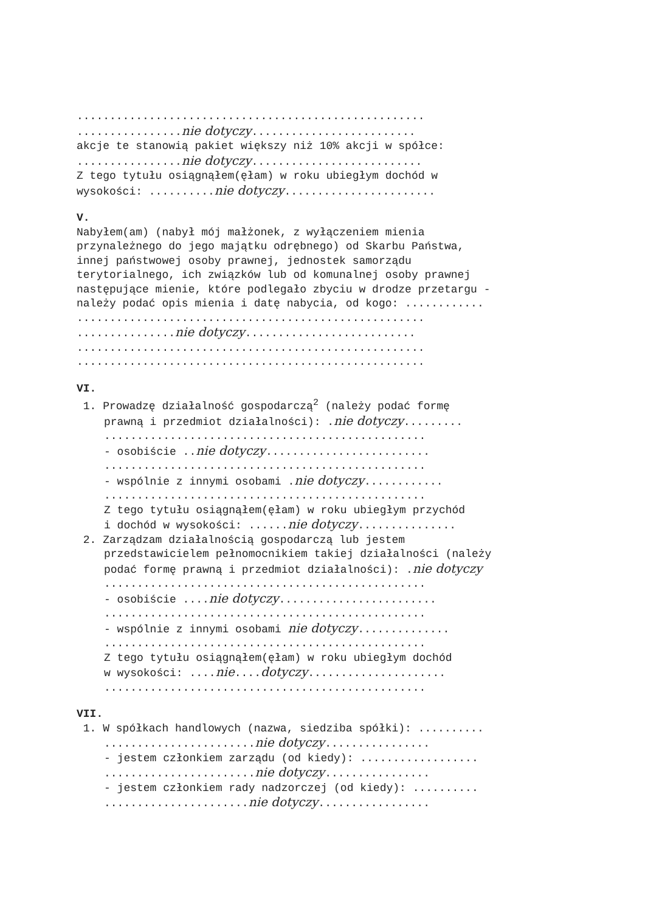.....................................................
................nie dotyczy.........................
akcje te stanowią pakiet większy niż 10% akcji w spółce:
................nie dotyczy..........................
Z tego tytułu osiągnąłem(ęłam) w roku ubiegłym dochód w
wysokości: ..........nie dotyczy.......................
V.
Nabyłem(am) (nabył mój małżonek, z wyłączeniem mienia
przynależnego do jego majątku odrębnego) od Skarbu Państwa,
innej państwowej osoby prawnej, jednostek samorządu
terytorialnego, ich związków lub od komunalnej osoby prawnej
następujące mienie, które podlegało zbyciu w drodze przetargu -
należy podać opis mienia i datę nabycia, od kogo: ............
.....................................................
...............nie dotyczy..........................
.....................................................
.....................................................
VI.
1. Prowadzę działalność gospodarczą<sup>2</sup> (należy podać formę
prawną i przedmiot działalności): .nie dotyczy.........
.................................................
- osobiście ..nie dotyczy.........................
.................................................
- wspólnie z innymi osobami .nie dotyczy............
.................................................
Z tego tytułu osiągnąłem(ęłam) w roku ubiegłym przychód
i dochód w wysokości: ......nie dotyczy...............
2. Zarządzam działalnością gospodarczą lub jestem
przedstawicielem pełnomocnikiem takiej działalności (należy
podać formę prawną i przedmiot działalności): .nie dotyczy
.................................................
- osobiście ....nie dotyczy........................
.................................................
- wspólnie z innymi osobami nie dotyczy..............
.................................................
Z tego tytułu osiągnąłem(ęłam) w roku ubiegłym dochód
w wysokości: ....nie....dotyczy.....................
.................................................
VII.
1. W spółkach handlowych (nazwa, siedziba spółki): ..........
.......................nie dotyczy................
- jestem członkiem zarządu (od kiedy): ..................
.......................nie dotyczy................
- jestem członkiem rady nadzorczej (od kiedy): ..........
......................nie dotyczy.................